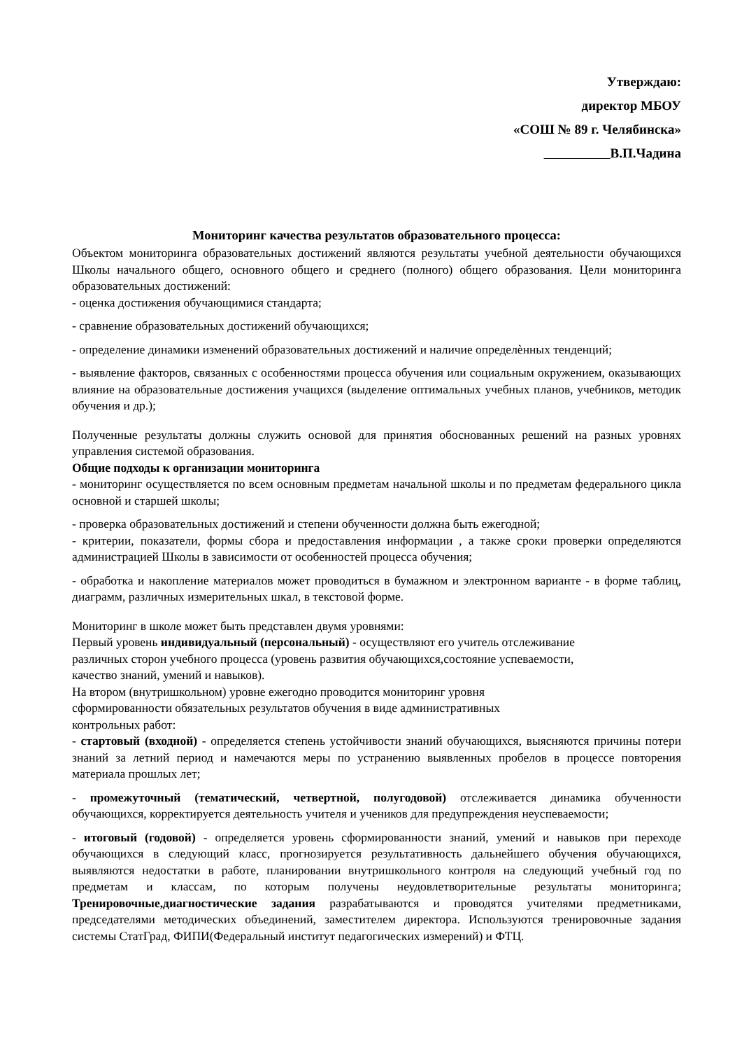Утверждаю:
директор МБОУ
«СОШ № 89 г. Челябинска»
В.П.Чадина
Мониторинг качества результатов образовательного процесса:
Объектом мониторинга образовательных достижений являются результаты учебной деятельности обучающихся Школы начального общего, основного общего и среднего (полного) общего образования. Цели мониторинга образовательных достижений:
- оценка достижения обучающимися стандарта;
- сравнение образовательных достижений обучающихся;
- определение динамики изменений образовательных достижений и наличие определѐнных тенденций;
- выявление факторов, связанных с особенностями процесса обучения или социальным окружением, оказывающих влияние на образовательные достижения учащихся (выделение оптимальных учебных планов, учебников, методик обучения и др.);
Полученные результаты должны служить основой для принятия обоснованных решений на разных уровнях управления системой образования.
Общие подходы к организации мониторинга
- мониторинг осуществляется по всем основным предметам начальной школы и по предметам федерального цикла основной и старшей школы;
- проверка образовательных достижений и степени обученности должна быть ежегодной;
- критерии, показатели, формы сбора и предоставления информации , а также сроки проверки определяются администрацией Школы в зависимости от особенностей процесса обучения;
- обработка и накопление материалов может проводиться в бумажном и электронном варианте - в форме таблиц, диаграмм, различных измерительных шкал, в текстовой форме.
Мониторинг в школе может быть представлен двумя уровнями:
Первый уровень индивидуальный (персональный) - осуществляют его учитель отслеживание
различных сторон учебного процесса (уровень развития обучающихся,состояние успеваемости,
качество знаний, умений и навыков).
На втором (внутришкольном) уровне ежегодно проводится мониторинг уровня
сформированности обязательных результатов обучения в виде административных
контрольных работ:
- стартовый (входной) - определяется степень устойчивости знаний обучающихся, выясняются причины потери знаний за летний период и намечаются меры по устранению выявленных пробелов в процессе повторения материала прошлых лет;
- промежуточный (тематический, четвертной, полугодовой) отслеживается динамика обученности обучающихся, корректируется деятельность учителя и учеников для предупреждения неуспеваемости;
- итоговый (годовой) - определяется уровень сформированности знаний, умений и навыков при переходе обучающихся в следующий класс, прогнозируется результативность дальнейшего обучения обучающихся, выявляются недостатки в работе, планировании внутришкольного контроля на следующий учебный год по предметам и классам, по которым получены неудовлетворительные результаты мониторинга; Тренировочные,диагностические задания разрабатываются и проводятся учителями предметниками, председателями методических объединений, заместителем директора. Используются тренировочные задания системы СтатГрад, ФИПИ(Федеральный институт педагогических измерений) и ФТЦ.